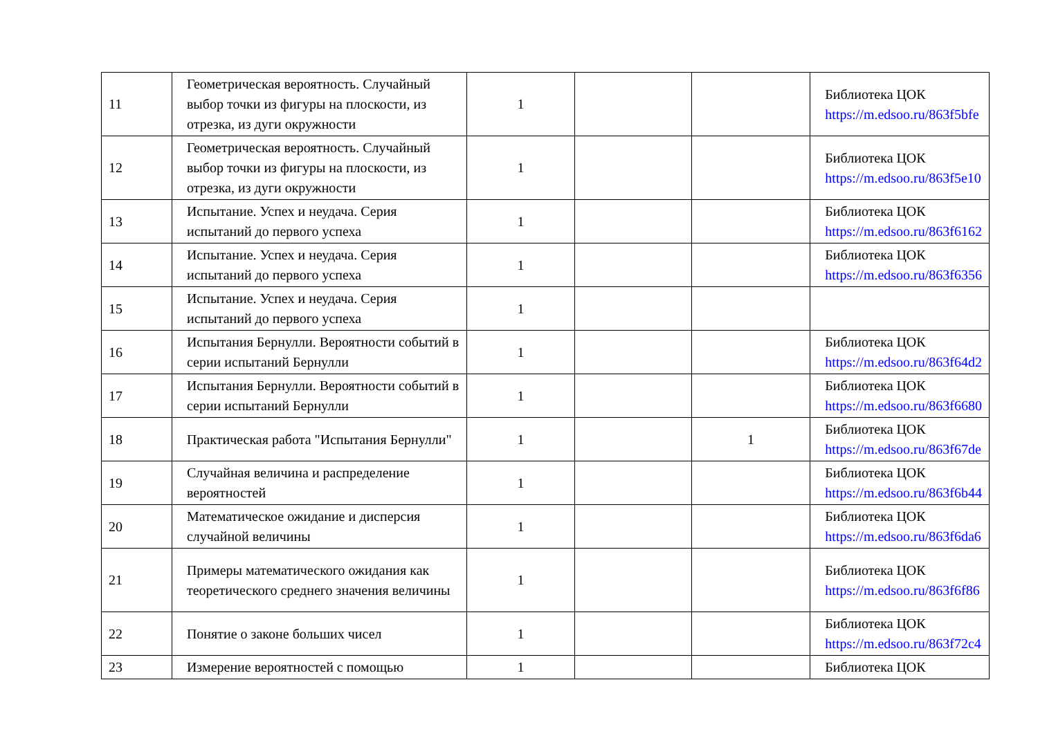| 11 | Геометрическая вероятность. Случайный выбор точки из фигуры на плоскости, из отрезка, из дуги окружности | 1 | | | Библиотека ЦОК https://m.edsoo.ru/863f5bfe |
| 12 | Геометрическая вероятность. Случайный выбор точки из фигуры на плоскости, из отрезка, из дуги окружности | 1 | | | Библиотека ЦОК https://m.edsoo.ru/863f5e10 |
| 13 | Испытание. Успех и неудача. Серия испытаний до первого успеха | 1 | | | Библиотека ЦОК https://m.edsoo.ru/863f6162 |
| 14 | Испытание. Успех и неудача. Серия испытаний до первого успеха | 1 | | | Библиотека ЦОК https://m.edsoo.ru/863f6356 |
| 15 | Испытание. Успех и неудача. Серия испытаний до первого успеха | 1 | | | |
| 16 | Испытания Бернулли. Вероятности событий в серии испытаний Бернулли | 1 | | | Библиотека ЦОК https://m.edsoo.ru/863f64d2 |
| 17 | Испытания Бернулли. Вероятности событий в серии испытаний Бернулли | 1 | | | Библиотека ЦОК https://m.edsoo.ru/863f6680 |
| 18 | Практическая работа "Испытания Бернулли" | 1 | | 1 | Библиотека ЦОК https://m.edsoo.ru/863f67de |
| 19 | Случайная величина и распределение вероятностей | 1 | | | Библиотека ЦОК https://m.edsoo.ru/863f6b44 |
| 20 | Математическое ожидание и дисперсия случайной величины | 1 | | | Библиотека ЦОК https://m.edsoo.ru/863f6da6 |
| 21 | Примеры математического ожидания как теоретического среднего значения величины | 1 | | | Библиотека ЦОК https://m.edsoo.ru/863f6f86 |
| 22 | Понятие о законе больших чисел | 1 | | | Библиотека ЦОК https://m.edsoo.ru/863f72c4 |
| 23 | Измерение вероятностей с помощью | 1 | | | Библиотека ЦОК |